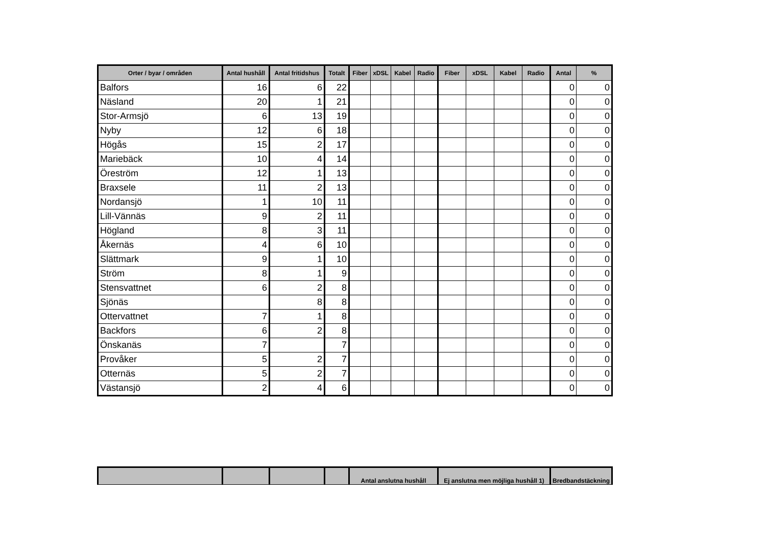| Orter / byar / områden | Antal hushåll | Antal fritidshus | Totalt | Fiber | xDSL | Kabel | Radio | Fiber | xDSL | Kabel | Radio | Antal | % |
| --- | --- | --- | --- | --- | --- | --- | --- | --- | --- | --- | --- | --- | --- |
| Balfors | 16 | 6 | 22 | | | | | | | | | 0 | 0 |
| Näsland | 20 | 1 | 21 | | | | | | | | | 0 | 0 |
| Stor-Armsjö | 6 | 13 | 19 | | | | | | | | | 0 | 0 |
| Nyby | 12 | 6 | 18 | | | | | | | | | 0 | 0 |
| Högås | 15 | 2 | 17 | | | | | | | | | 0 | 0 |
| Mariebäck | 10 | 4 | 14 | | | | | | | | | 0 | 0 |
| Öreström | 12 | 1 | 13 | | | | | | | | | 0 | 0 |
| Braxsele | 11 | 2 | 13 | | | | | | | | | 0 | 0 |
| Nordansjö | 1 | 10 | 11 | | | | | | | | | 0 | 0 |
| Lill-Vännäs | 9 | 2 | 11 | | | | | | | | | 0 | 0 |
| Högland | 8 | 3 | 11 | | | | | | | | | 0 | 0 |
| Åkernäs | 4 | 6 | 10 | | | | | | | | | 0 | 0 |
| Slättmark | 9 | 1 | 10 | | | | | | | | | 0 | 0 |
| Ström | 8 | 1 | 9 | | | | | | | | | 0 | 0 |
| Stensvattnet | 6 | 2 | 8 | | | | | | | | | 0 | 0 |
| Sjönäs | | 8 | 8 | | | | | | | | | 0 | 0 |
| Ottervattnet | 7 | 1 | 8 | | | | | | | | | 0 | 0 |
| Backfors | 6 | 2 | 8 | | | | | | | | | 0 | 0 |
| Önskanäs | 7 | | 7 | | | | | | | | | 0 | 0 |
| Provåker | 5 | 2 | 7 | | | | | | | | | 0 | 0 |
| Otternäs | 5 | 2 | 7 | | | | | | | | | 0 | 0 |
| Västansjö | 2 | 4 | 6 | | | | | | | | | 0 | 0 |
| | | | | Antal anslutna hushåll | Ej anslutna men möjliga hushåll 1) | Bredbandstäckning |
| --- | --- | --- | --- | --- | --- | --- |